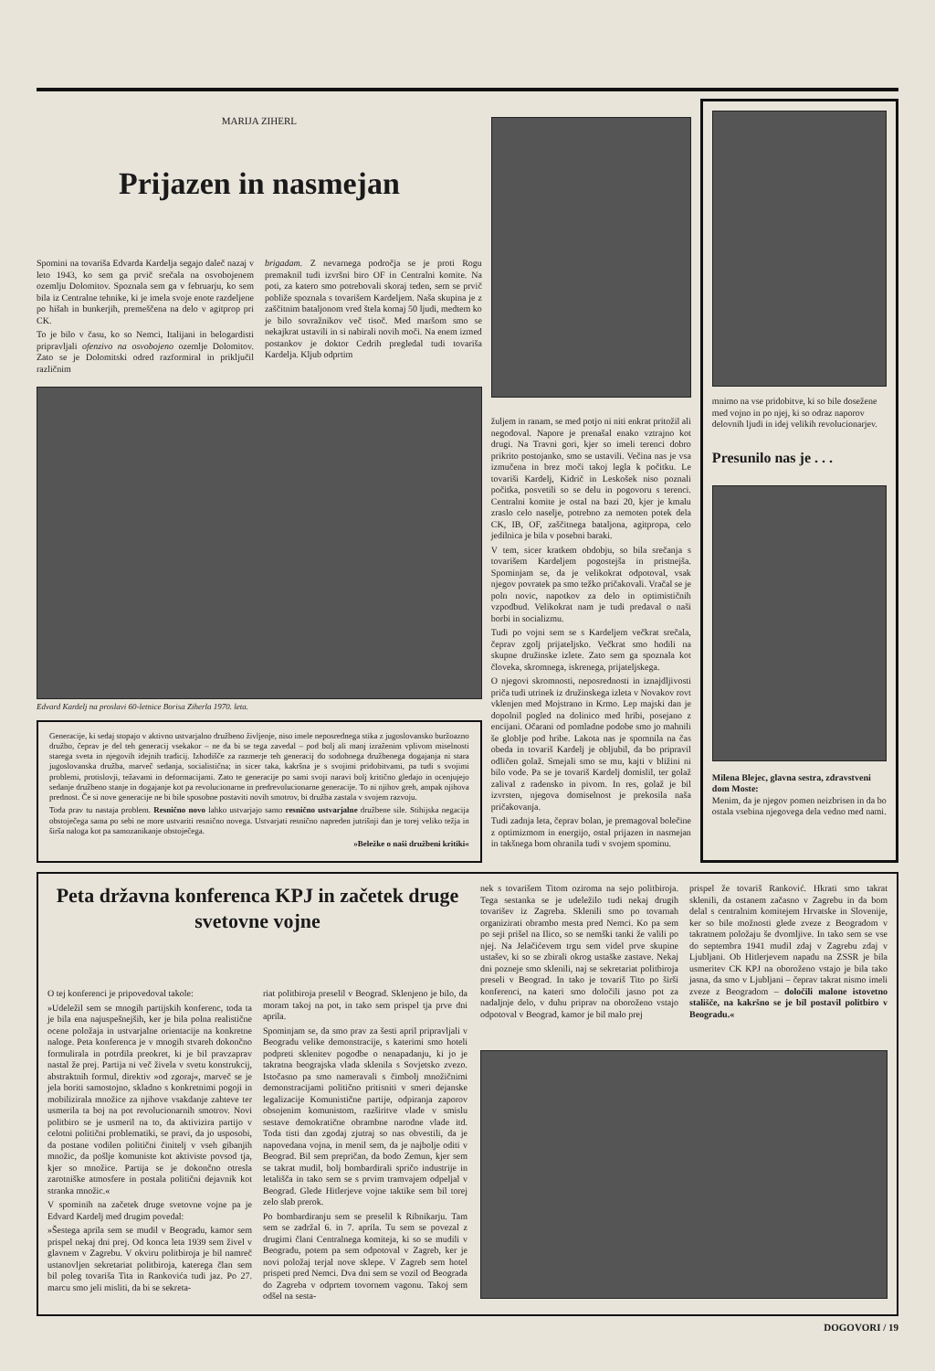MARIJA ZIHERL
Prijazen in nasmejan
Spomini na tovariša Edvarda Kardelja segajo daleč nazaj v leto 1943, ko sem ga prvič srečala na osvobojenem ozemlju Dolomitov. Spoznala sem ga v februarju, ko sem bila iz Centralne tehnike, ki je imela svoje enote razdeljene po hišah in bunkerjih, premeščena na delo v agitprop pri CK.
To je bilo v času, ko so Nemci, Italijani in belogardisti pripravljali ofenzivo na osvobojeno ozemlje Dolomitov. Zato se je Dolomitski odred razformiral in priključil različnim
brigadam. Z nevarnega področja se je proti Rogu premaknil tudi izvršni biro OF in Centralni komite. Na poti, za katero smo potrebovali skoraj teden, sem se prvič pobliže spoznala s tovarišem Kardeljem. Naša skupina je z zaščitnim bataljonom vred štela komaj 50 ljudi, medtem ko je bilo sovražnikov več tisoč. Med maršom smo se nekajkrat ustavili in si nabirali novih moči. Na enem izmed postankov je doktor Cedrih pregledal tudi tovariša Kardelja. Kljub odprtim
Edvard Kardelj na proslavi 60-letnice Borisa Ziherla 1970. leta.
Generacije, ki sedaj stopajo v aktivno ustvarjalno družbeno življenje, niso imele neposrednega stika z jugoslovansko buržoazno družbo, čeprav je del teh generacij vsekakor – ne da bi se tega zavedal – pod bolj ali manj izraženim vplivom miselnosti starega sveta in njegovih idejnih tradicij. Izhodišče za razmerje teh generacij do sodobnega družbenega dogajanja ni stara jugoslovanska družba, marveč sedanja, socialistična; in sicer taka, kakršna je s svojimi pridobitvami, pa tudi s svojimi problemi, protislovji, težavami in deformacijami. Zato te generacije po sami svoji naravi bolj kritično gledajo in ocenjujejo sedanje družbeno stanje in dogajanje kot pa revolucionarne in predrevolucionarne generacije. To ni njihov greh, ampak njihova prednost. Če si nove generacije ne bi bile sposobne postaviti novih smotrov, bi družba zastala v svojem razvoju.
Toda prav tu nastaja problem. Resnično novo lahko ustvarjajo samo resnično ustvarjalne družbene sile. Stihijska negacija obstoječega sama po sebi ne more ustvariti resnično novega. Ustvarjati resnično napreden jutrišnji dan je torej veliko težja in širša naloga kot pa samozanikanje obstoječega.
»Beležke o naši družbeni kritiki«
žuljem in ranam, se med potjo ni niti enkrat pritožil ali negodoval. Napore je prenašal enako vztrajno kot drugi. Na Travni gori, kjer so imeli terenci dobro prikrito postojanko, smo se ustavili. Večina nas je vsa izmučena in brez moči takoj legla k počitku. Le tovariši Kardelj, Kidrič in Leskošek niso poznali počitka, posvetili so se delu in pogovoru s terenci. Centralni komite je ostal na bazi 20, kjer je kmalu zraslo celo naselje, potrebno za nemoten potek dela CK, IB, OF, zaščitnega bataljona, agitpropa, celo jedilnica je bila v posebni baraki.
V tem, sicer kratkem obdobju, so bila srečanja s tovarišem Kardeljem pogostejša in pristnejša. Spominjam se, da je velikokrat odpotoval, vsak njegov povratek pa smo težko pričakovali. Vračal se je poln novic, napotkov za delo in optimističnih vzpodbud. Velikokrat nam je tudi predaval o naši borbi in socializmu.
Tudi po vojni sem se s Kardeljem večkrat srečala, čeprav zgolj prijateljsko. Večkrat smo hodili na skupne družinske izlete. Zato sem ga spoznala kot človeka, skromnega, iskrenega, prijateljskega.
O njegovi skromnosti, neposrednosti in iznajdljivosti priča tudi utrinek iz družinskega izleta v Novakov rovt vklenjen med Mojstrano in Krmo. Lep majski dan je dopolnil pogled na dolinico med hribi, posejano z encijani. Očarani od pomladne podobe smo jo mahnili še globlje pod hribe. Lakota nas je spomnila na čas obeda in tovariš Kardelj je obljubil, da bo pripravil odličen golaž. Smejali smo se mu, kajti v bližini ni bilo vode. Pa se je tovariš Kardelj domislil, ter golaž zalival z radensko in pivom. In res, golaž je bil izvrsten, njegova domiselnost je prekosila naša pričakovanja.
Tudi zadnja leta, čeprav bolan, je premagoval bolečine z optimizmom in energijo, ostal prijazen in nasmejan in takšnega bom ohranila tudi v svojem spominu.
mnimo na vse pridobitve, ki so bile dosežene med vojno in po njej, ki so odraz naporov delovnih ljudi in idej velikih revolucionarjev.
Presunilo nas je . . .
Milena Blejec, glavna sestra, zdravstveni dom Moste:
Menim, da je njegov pomen neizbrisen in da bo ostala vsebina njegovega dela vedno med nami.
Peta državna konferenca KPJ in začetek druge svetovne vojne
O tej konferenci je pripovedoval takole:
»Udeležil sem se mnogih partijskih konferenc, toda ta je bila ena najuspešnejših, ker je bila polna realistične ocene položaja in ustvarjalne orientacije na konkretne naloge. Peta konferenca je v mnogih stvareh dokončno formulirala in potrdila preokret, ki je bil pravzaprav nastal že prej. Partija ni več živela v svetu konstrukcij, abstraktnih formul, direktiv »od zgoraj«, marveč se je jela boriti samostojno, skladno s konkretnimi pogoji in mobilizirala množice za njihove vsakdanje zahteve ter usmerila ta boj na pot revolucionarnih smotrov. Novi politbiro se je usmeril na to, da aktivizira partijo v celotni politični problematiki, se pravi, da jo usposobi, da postane vodilen politični činitelj v vseh gibanjih množic, da pošlje komuniste kot aktiviste povsod tja, kjer so množice. Partija se je dokončno otresla zarotniške atmosfere in postala politični dejavnik kot stranka množic.«
V spominih na začetek druge svetovne vojne pa je Edvard Kardelj med drugim povedal:
»Šestega aprila sem se mudil v Beogradu, kamor sem prispel nekaj dni prej. Od konca leta 1939 sem živel v glavnem v Zagrebu. V okviru politbiroja je bil namreč ustanovljen sekretariat politbiroja, katerega član sem bil poleg tovariša Tita in Rankovića tudi jaz. Po 27. marcu smo jeli misliti, da bi se sekreta-
riat politbiroja preselil v Beograd. Sklenjeno je bilo, da moram takoj na pot, in tako sem prispel tja prve dni aprila.
Spominjam se, da smo prav za šesti april pripravljali v Beogradu velike demonstracije, s katerimi smo hoteli podpreti sklenitev pogodbe o nenapadanju, ki jo je takratna beograjska vlada sklenila s Sovjetsko zvezo. Istočasno pa smo nameravali s čimbolj množičnimi demonstracijami politično pritisniti v smeri dejanske legalizacije Komunistične partije, odpiranja zaporov obsojenim komunistom, razširitve vlade v smislu sestave demokratične obrambne narodne vlade itd. Toda tisti dan zgodaj zjutraj so nas obvestili, da je napovedana vojna, in menil sem, da je najbolje oditi v Beograd. Bil sem prepričan, da bodo Zemun, kjer sem se takrat mudil, bolj bombardirali spričo industrije in letališča in tako sem se s prvim tramvajem odpeljal v Beograd. Glede Hitlerjeve vojne taktike sem bil torej zelo slab prerok.
Po bombardiranju sem se preselil k Ribnikarju. Tam sem se zadržal 6. in 7. aprila. Tu sem se povezal z drugimi člani Centralnega komiteja, ki so se mudili v Beogradu, potem pa sem odpotoval v Zagreb, ker je novi položaj terjal nove sklepe. V Zagreb sem hotel prispeti pred Nemci. Dva dni sem se vozil od Beograda do Zagreba v odprtem tovornem vagonu. Takoj sem odšel na sesta-
nek s tovarišem Titom oziroma na sejo politbiroja. Tega sestanka se je udeležilo tudi nekaj drugih tovarišev iz Zagreba. Sklenili smo po tovarnah organizirati obrambo mesta pred Nemci. Ko pa sem po seji prišel na Ilico, so se nemški tanki že valili po njej. Na Jelačićevem trgu sem videl prve skupine ustašev, ki so se zbirali okrog ustaške zastave. Nekaj dni pozneje smo sklenili, naj se sekretariat politbiroja preseli v Beograd. In tako je tovariš Tito po širši konferenci, na kateri smo določili jasno pot za nadaljnje delo, v duhu priprav na oboroženo vstajo odpotoval v Beograd, kamor je bil malo prej
prispel že tovariš Ranković. Hkrati smo takrat sklenili, da ostanem začasno v Zagrebu in da bom delal s centralnim komitejem Hrvatske in Slovenije, ker so bile možnosti glede zveze z Beogradom v takratnem položaju še dvomljive. In tako sem se vse do septembra 1941 mudil zdaj v Zagrebu zdaj v Ljubljani. Ob Hitlerjevem napadu na ZSSR je bila usmeritev CK KPJ na oboroženo vstajo je bila tako jasna, da smo v Ljubljani – čeprav takrat nismo imeli zveze z Beogradom – določili malone istovetno stališče, na kakršno se je bil postavil politbiro v Beogradu.«
DOGOVORI / 19